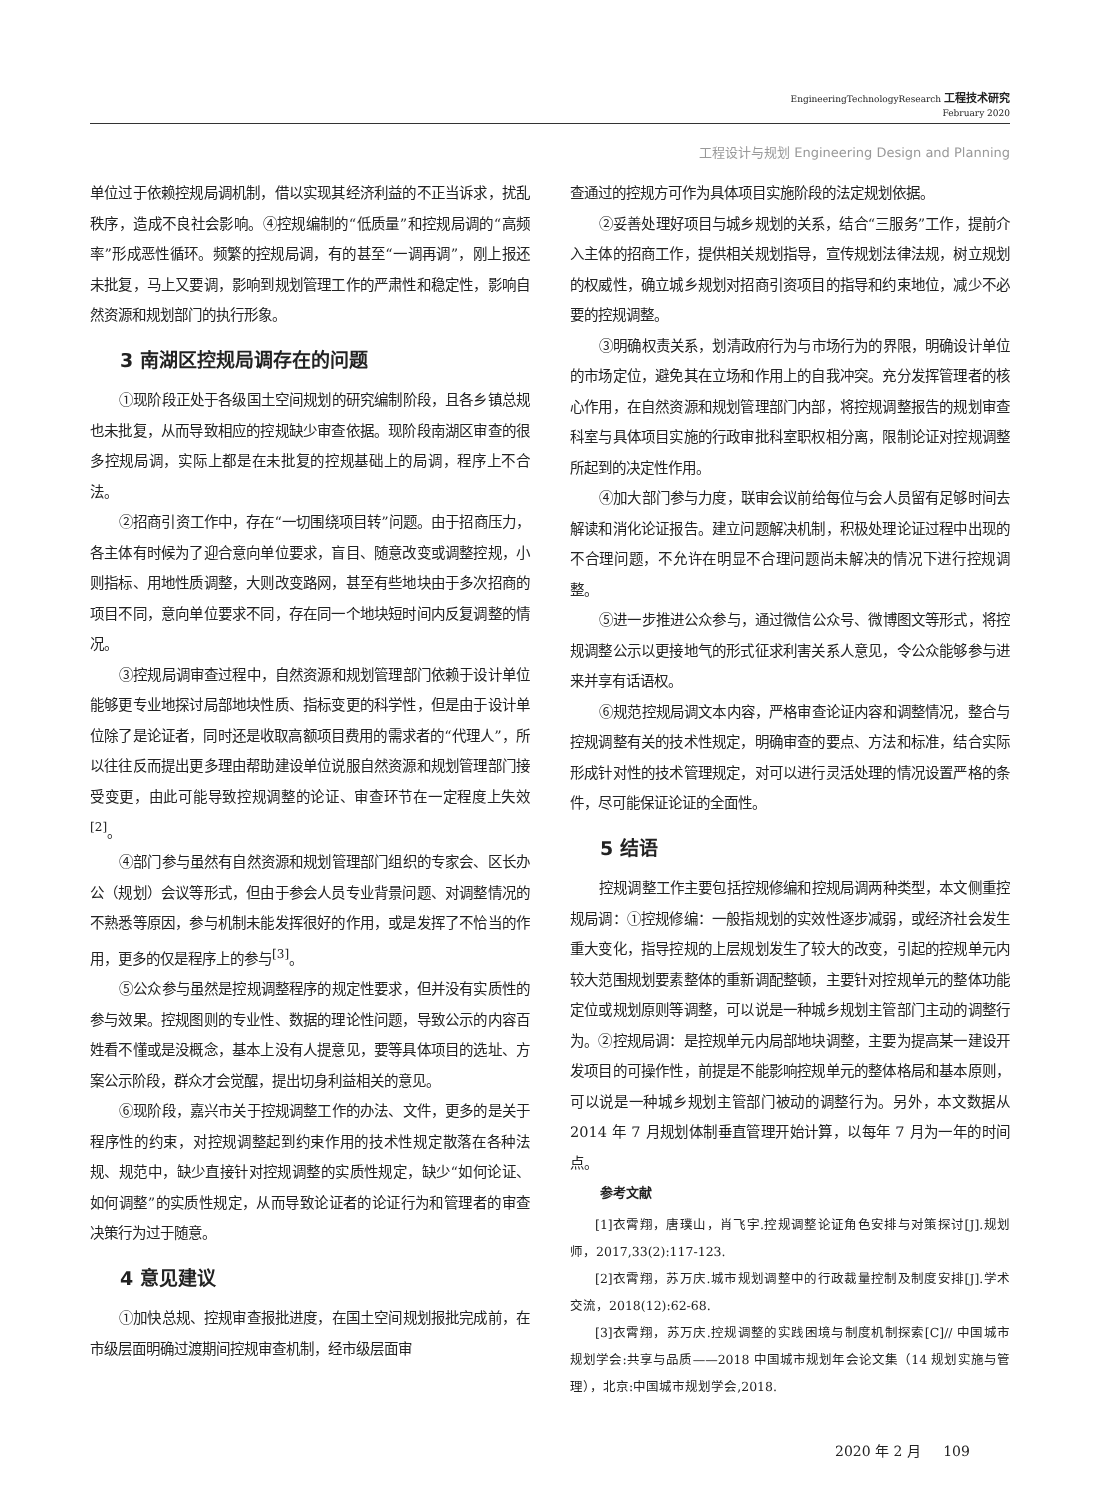EngineeringTechnologyResearch 工程技术研究
February 2020
工程设计与规划 Engineering Design and Planning
单位过于依赖控规局调机制，借以实现其经济利益的不正当诉求，扰乱秩序，造成不良社会影响。④控规编制的“低质量”和控规局调的“高频率”形成恶性循环。频繁的控规局调，有的甚至“一调再调”，刚上报还未批复，马上又要调，影响到规划管理工作的严肃性和稳定性，影响自然资源和规划部门的执行形象。
3 南湖区控规局调存在的问题
①现阶段正处于各级国土空间规划的研究编制阶段，且各乡镇总规也未批复，从而导致相应的控规缺少审查依据。现阶段南湖区审查的很多控规局调，实际上都是在未批复的控规基础上的局调，程序上不合法。
②招商引资工作中，存在“一切围绕项目转”问题。由于招商压力，各主体有时候为了迎合意向单位要求，盲目、随意改变或调整控规，小则指标、用地性质调整，大则改变路网，甚至有些地块由于多次招商的项目不同，意向单位要求不同，存在同一个地块短时间内反复调整的情况。
③控规局调审查过程中，自然资源和规划管理部门依赖于设计单位能够更专业地探讨局部地块性质、指标变更的科学性，但是由于设计单位除了是论证者，同时还是收取高额项目费用的需求者的“代理人”，所以往往反而提出更多理由帮助建设单位说服自然资源和规划管理部门接受变更，由此可能导致控规调整的论证、审查环节在一定程度上失效<sup>[2]</sup>。
④部门参与虽然有自然资源和规划管理部门组织的专家会、区长办公（规划）会议等形式，但由于参会人员专业背景问题、对调整情况的不熟悉等原因，参与机制未能发挥很好的作用，或是发挥了不恰当的作用，更多的仅是程序上的参与<sup>[3]</sup>。
⑤公众参与虽然是控规调整程序的规定性要求，但并没有实质性的参与效果。控规图则的专业性、数据的理论性问题，导致公示的内容百姓看不懂或是没概念，基本上没有人提意见，要等具体项目的选址、方案公示阶段，群众才会觉醒，提出切身利益相关的意见。
⑥现阶段，嘉兴市关于控规调整工作的办法、文件，更多的是关于程序性的约束，对控规调整起到约束作用的技术性规定散落在各种法规、规范中，缺少直接针对控规调整的实质性规定，缺少“如何论证、如何调整”的实质性规定，从而导致论证者的论证行为和管理者的审查决策行为过于随意。
4 意见建议
①加快总规、控规审查报批进度，在国土空间规划报批完成前，在市级层面明确过渡期间控规审查机制，经市级层面审
查通过的控规方可作为具体项目实施阶段的法定规划依据。
②妥善处理好项目与城乡规划的关系，结合“三服务”工作，提前介入主体的招商工作，提供相关规划指导，宣传规划法律法规，树立规划的权威性，确立城乡规划对招商引资项目的指导和约束地位，减少不必要的控规调整。
③明确权责关系，划清政府行为与市场行为的界限，明确设计单位的市场定位，避免其在立场和作用上的自我冲突。充分发挥管理者的核心作用，在自然资源和规划管理部门内部，将控规调整报告的规划审查科室与具体项目实施的行政审批科室职权相分离，限制论证对控规调整所起到的决定性作用。
④加大部门参与力度，联审会议前给每位与会人员留有足够时间去解读和消化论证报告。建立问题解决机制，积极处理论证过程中出现的不合理问题，不允许在明显不合理问题尚未解决的情况下进行控规调整。
⑤进一步推进公众参与，通过微信公众号、微博图文等形式，将控规调整公示以更接地气的形式征求利害关系人意见，令公众能够参与进来并享有话语权。
⑥规范控规局调文本内容，严格审查论证内容和调整情况，整合与控规调整有关的技术性规定，明确审查的要点、方法和标准，结合实际形成针对性的技术管理规定，对可以进行灵活处理的情况设置严格的条件，尽可能保证论证的全面性。
5 结语
控规调整工作主要包括控规修编和控规局调两种类型，本文侧重控规局调：①控规修编：一般指规划的实效性逐步减弱，或经济社会发生重大变化，指导控规的上层规划发生了较大的改变，引起的控规单元内较大范围规划要素整体的重新调配整顿，主要针对控规单元的整体功能定位或规划原则等调整，可以说是一种城乡规划主管部门主动的调整行为。②控规局调：是控规单元内局部地块调整，主要为提高某一建设开发项目的可操作性，前提是不能影响控规单元的整体格局和基本原则，可以说是一种城乡规划主管部门被动的调整行为。另外，本文数据从 2014 年 7 月规划体制垂直管理开始计算，以每年 7 月为一年的时间点。
参考文献
[1]衣霄翔，唐璞山，肖飞宇.控规调整论证角色安排与对策探讨[J].规划师，2017,33(2):117-123.
[2]衣霄翔，苏万庆.城市规划调整中的行政裁量控制及制度安排[J].学术交流，2018(12):62-68.
[3]衣霄翔，苏万庆.控规调整的实践困境与制度机制探索[C]// 中国城市规划学会:共享与品质——2018 中国城市规划年会论文集（14 规划实施与管理），北京:中国城市规划学会,2018.
2020 年 2 月 109